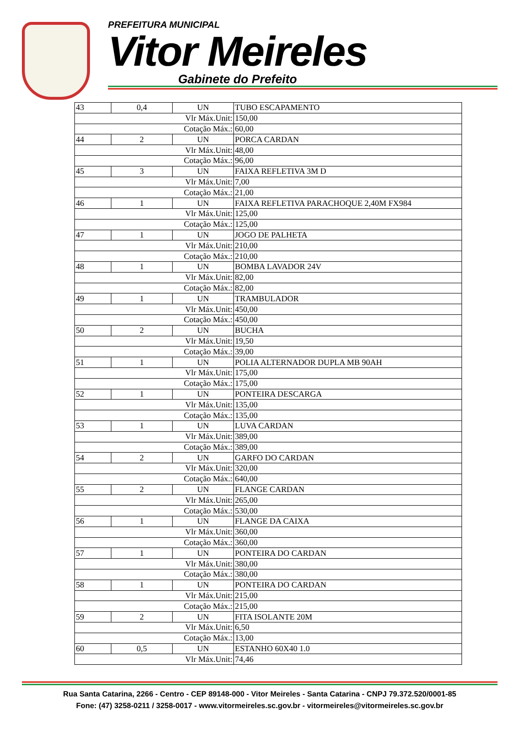PREFEITURA MUNICIPAL
Vitor Meireles
Gabinete do Prefeito
| 43 | 0,4 | UN | TUBO ESCAPAMENTO |
| Vlr Máx.Unit: | | | 150,00 |
| Cotação Máx.: | | | 60,00 |
| 44 | 2 | UN | PORCA CARDAN |
| Vlr Máx.Unit: | | | 48,00 |
| Cotação Máx.: | | | 96,00 |
| 45 | 3 | UN | FAIXA REFLETIVA 3M D |
| Vlr Máx.Unit: | | | 7,00 |
| Cotação Máx.: | | | 21,00 |
| 46 | 1 | UN | FAIXA REFLETIVA PARACHOQUE 2,40M FX984 |
| Vlr Máx.Unit: | | | 125,00 |
| Cotação Máx.: | | | 125,00 |
| 47 | 1 | UN | JOGO DE PALHETA |
| Vlr Máx.Unit: | | | 210,00 |
| Cotação Máx.: | | | 210,00 |
| 48 | 1 | UN | BOMBA LAVADOR 24V |
| Vlr Máx.Unit: | | | 82,00 |
| Cotação Máx.: | | | 82,00 |
| 49 | 1 | UN | TRAMBULADOR |
| Vlr Máx.Unit: | | | 450,00 |
| Cotação Máx.: | | | 450,00 |
| 50 | 2 | UN | BUCHA |
| Vlr Máx.Unit: | | | 19,50 |
| Cotação Máx.: | | | 39,00 |
| 51 | 1 | UN | POLIA ALTERNADOR DUPLA MB 90AH |
| Vlr Máx.Unit: | | | 175,00 |
| Cotação Máx.: | | | 175,00 |
| 52 | 1 | UN | PONTEIRA DESCARGA |
| Vlr Máx.Unit: | | | 135,00 |
| Cotação Máx.: | | | 135,00 |
| 53 | 1 | UN | LUVA CARDAN |
| Vlr Máx.Unit: | | | 389,00 |
| Cotação Máx.: | | | 389,00 |
| 54 | 2 | UN | GARFO DO CARDAN |
| Vlr Máx.Unit: | | | 320,00 |
| Cotação Máx.: | | | 640,00 |
| 55 | 2 | UN | FLANGE CARDAN |
| Vlr Máx.Unit: | | | 265,00 |
| Cotação Máx.: | | | 530,00 |
| 56 | 1 | UN | FLANGE DA CAIXA |
| Vlr Máx.Unit: | | | 360,00 |
| Cotação Máx.: | | | 360,00 |
| 57 | 1 | UN | PONTEIRA DO CARDAN |
| Vlr Máx.Unit: | | | 380,00 |
| Cotação Máx.: | | | 380,00 |
| 58 | 1 | UN | PONTEIRA DO CARDAN |
| Vlr Máx.Unit: | | | 215,00 |
| Cotação Máx.: | | | 215,00 |
| 59 | 2 | UN | FITA ISOLANTE 20M |
| Vlr Máx.Unit: | | | 6,50 |
| Cotação Máx.: | | | 13,00 |
| 60 | 0,5 | UN | ESTANHO 60X40 1.0 |
| Vlr Máx.Unit: | | | 74,46 |
Rua Santa Catarina, 2266 - Centro - CEP 89148-000 - Vitor Meireles - Santa Catarina - CNPJ 79.372.520/0001-85
Fone: (47) 3258-0211 / 3258-0017 - www.vitormeireles.sc.gov.br - vitormeireles@vitormeireles.sc.gov.br